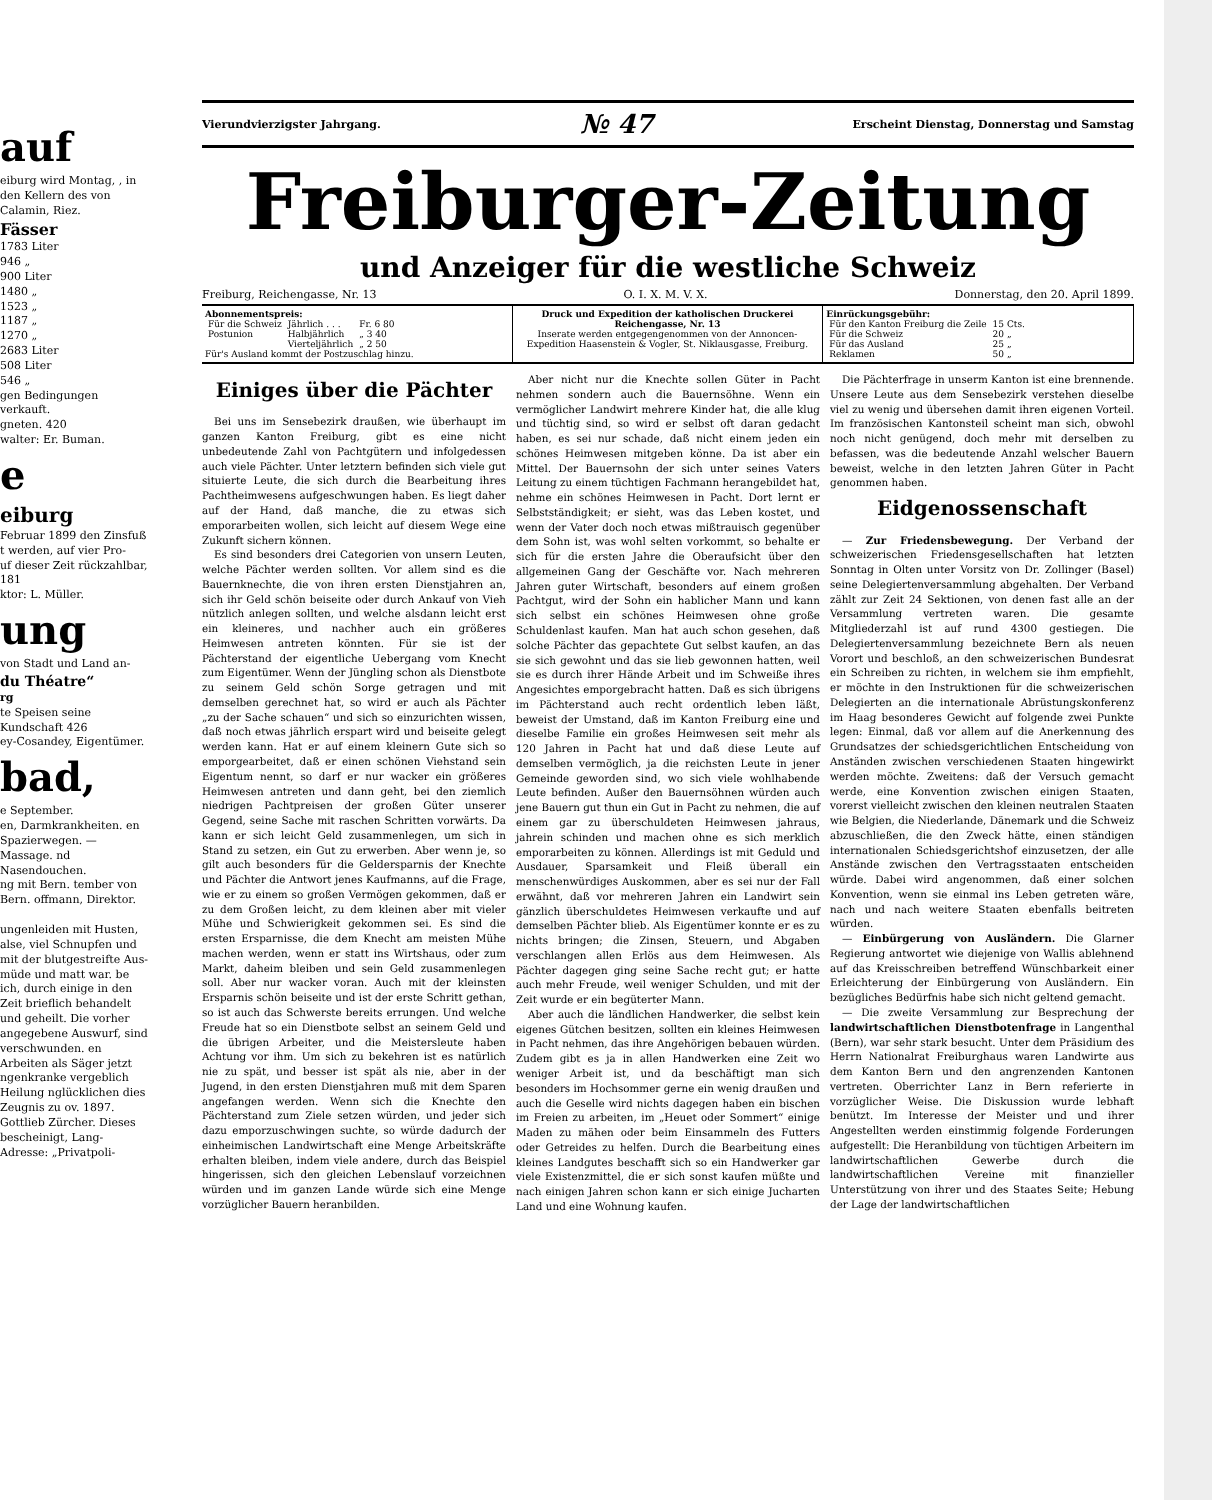auf
eiburg wird Montag, , in den Kellern des von Calamin, Riez.
Fässer
1783 Liter
946 „
900 Liter
1480 „
1523 „
1187 „
1270 „
2683 Liter
508 Liter
546 „
gen Bedingungen verkauft.
gneten. 420
walter: Er. Buman.
e
eiburg
Februar 1899 den Zinsfuß t werden, auf vier Pro-
uf dieser Zeit rückzahlbar,
181
ktor: L. Müller.
ung
von Stadt und Land an-
du Théatre“
rg
te Speisen seine Kundschaft 426
ey-Cosandey, Eigentümer.
bad,
e September.
en, Darmkrankheiten. en Spazierwegen. — Massage. nd Nasendouchen.
ng mit Bern. tember von Bern. offmann, Direktor.
ungenleiden mit Husten, alse, viel Schnupfen und mit der blutgestreifte Aus- müde und matt war. be ich, durch einige in den Zeit brieflich behandelt und geheilt. Die vorher angegebene Auswurf, sind verschwunden. en Arbeiten als Säger jetzt ngenkranke vergeblich Heilung nglücklichen dies Zeugnis zu ov. 1897. Gottlieb Zürcher. Dieses bescheinigt, Lang- Adresse: „Privatpoli-
Vierundvierzigster Jahrgang. № 47 Erscheint Dienstag, Donnerstag und Samstag
Freiburger-Zeitung
und Anzeiger für die westliche Schweiz
Freiburg, Reichengasse, Nr. 13 O. I. X. M. V. X. Donnerstag, den 20. April 1899.
Abonnementspreis:
| Für die Schweiz | Jährlich . . . | Fr. 6 80 |
| Postunion | Halbjährlich | „ 3 40 |
| | Vierteljährlich | „ 2 50 |
Für's Ausland kommt der Postzuschlag hinzu.
Druck und Expedition der katholischen Druckerei Reichengasse, Nr. 13
Inserate werden entgegengenommen von der Annoncen-Expedition Haasenstein & Vogler, St. Niklausgasse, Freiburg.
Einrückungsgebühr:
| Für den Kanton Freiburg die Zeile | 15 Cts. |
| Für die Schweiz | 20 „ |
| Für das Ausland | 25 „ |
| Reklamen | 50 „ |
Einiges über die Pächter
Bei uns im Sensebezirk draußen, wie überhaupt im ganzen Kanton Freiburg, gibt es eine nicht unbedeutende Zahl von Pachtgütern und infolgedessen auch viele Pächter. Unter letztern befinden sich viele gut situierte Leute, die sich durch die Bearbeitung ihres Pachtheimwesens aufgeschwungen haben. Es liegt daher auf der Hand, daß manche, die zu etwas sich emporarbeiten wollen, sich leicht auf diesem Wege eine Zukunft sichern können.
Es sind besonders drei Categorien von unsern Leuten, welche Pächter werden sollten. Vor allem sind es die Bauernknechte, die von ihren ersten Dienstjahren an, sich ihr Geld schön beiseite oder durch Ankauf von Vieh nützlich anlegen sollten, und welche alsdann leicht erst ein kleineres, und nachher auch ein größeres Heimwesen antreten könnten. Für sie ist der Pächterstand der eigentliche Uebergang vom Knecht zum Eigentümer. Wenn der Jüngling schon als Dienstbote zu seinem Geld schön Sorge getragen und mit demselben gerechnet hat, so wird er auch als Pächter „zu der Sache schauen“ und sich so einzurichten wissen, daß noch etwas jährlich erspart wird und beiseite gelegt werden kann. Hat er auf einem kleinern Gute sich so emporgearbeitet, daß er einen schönen Viehstand sein Eigentum nennt, so darf er nur wacker ein größeres Heimwesen antreten und dann geht, bei den ziemlich niedrigen Pachtpreisen der großen Güter unserer Gegend, seine Sache mit raschen Schritten vorwärts. Da kann er sich leicht Geld zusammenlegen, um sich in Stand zu setzen, ein Gut zu erwerben. Aber wenn je, so gilt auch besonders für die Geldersparnis der Knechte und Pächter die Antwort jenes Kaufmanns, auf die Frage, wie er zu einem so großen Vermögen gekommen, daß er zu dem Großen leicht, zu dem kleinen aber mit vieler Mühe und Schwierigkeit gekommen sei. Es sind die ersten Ersparnisse, die dem Knecht am meisten Mühe machen werden, wenn er statt ins Wirtshaus, oder zum Markt, daheim bleiben und sein Geld zusammenlegen soll. Aber nur wacker voran. Auch mit der kleinsten Ersparnis schön beiseite und ist der erste Schritt gethan, so ist auch das Schwerste bereits errungen. Und welche Freude hat so ein Dienstbote selbst an seinem Geld und die übrigen Arbeiter, und die Meistersleute haben Achtung vor ihm. Um sich zu bekehren ist es natürlich nie zu spät, und besser ist spät als nie, aber in der Jugend, in den ersten Dienstjahren muß mit dem Sparen angefangen werden. Wenn sich die Knechte den Pächterstand zum Ziele setzen würden, und jeder sich dazu emporzuschwingen suchte, so würde dadurch der einheimischen Landwirtschaft eine Menge Arbeitskräfte erhalten bleiben, indem viele andere, durch das Beispiel hingerissen, sich den gleichen Lebenslauf vorzeichnen würden und im ganzen Lande würde sich eine Menge vorzüglicher Bauern heranbilden.
Aber nicht nur die Knechte sollen Güter in Pacht nehmen sondern auch die Bauernsöhne. Wenn ein vermöglicher Landwirt mehrere Kinder hat, die alle klug und tüchtig sind, so wird er selbst oft daran gedacht haben, es sei nur schade, daß nicht einem jeden ein schönes Heimwesen mitgeben könne. Da ist aber ein Mittel. Der Bauernsohn der sich unter seines Vaters Leitung zu einem tüchtigen Fachmann herangebildet hat, nehme ein schönes Heimwesen in Pacht. Dort lernt er Selbstständigkeit; er sieht, was das Leben kostet, und wenn der Vater doch noch etwas mißtrauisch gegenüber dem Sohn ist, was wohl selten vorkommt, so behalte er sich für die ersten Jahre die Oberaufsicht über den allgemeinen Gang der Geschäfte vor. Nach mehreren Jahren guter Wirtschaft, besonders auf einem großen Pachtgut, wird der Sohn ein hablicher Mann und kann sich selbst ein schönes Heimwesen ohne große Schuldenlast kaufen. Man hat auch schon gesehen, daß solche Pächter das gepachtete Gut selbst kaufen, an das sie sich gewohnt und das sie lieb gewonnen hatten, weil sie es durch ihrer Hände Arbeit und im Schweiße ihres Angesichtes emporgebracht hatten. Daß es sich übrigens im Pächterstand auch recht ordentlich leben läßt, beweist der Umstand, daß im Kanton Freiburg eine und dieselbe Familie ein großes Heimwesen seit mehr als 120 Jahren in Pacht hat und daß diese Leute auf demselben vermöglich, ja die reichsten Leute in jener Gemeinde geworden sind, wo sich viele wohlhabende Leute befinden. Außer den Bauernsöhnen würden auch jene Bauern gut thun ein Gut in Pacht zu nehmen, die auf einem gar zu überschuldeten Heimwesen jahraus, jahrein schinden und machen ohne es sich merklich emporarbeiten zu können. Allerdings ist mit Geduld und Ausdauer, Sparsamkeit und Fleiß überall ein menschenwürdiges Auskommen, aber es sei nur der Fall erwähnt, daß vor mehreren Jahren ein Landwirt sein gänzlich überschuldetes Heimwesen verkaufte und auf demselben Pächter blieb. Als Eigentümer konnte er es zu nichts bringen; die Zinsen, Steuern, und Abgaben verschlangen allen Erlös aus dem Heimwesen. Als Pächter dagegen ging seine Sache recht gut; er hatte auch mehr Freude, weil weniger Schulden, und mit der Zeit wurde er ein begüterter Mann.
Aber auch die ländlichen Handwerker, die selbst kein eigenes Gütchen besitzen, sollten ein kleines Heimwesen in Pacht nehmen, das ihre Angehörigen bebauen würden. Zudem gibt es ja in allen Handwerken eine Zeit wo weniger Arbeit ist, und da beschäftigt man sich besonders im Hochsommer gerne ein wenig draußen und auch die Geselle wird nichts dagegen haben ein bischen im Freien zu arbeiten, im „Heuet oder Sommert“ einige Maden zu mähen oder beim Einsammeln des Futters oder Getreides zu helfen. Durch die Bearbeitung eines kleines Landgutes beschafft sich so ein Handwerker gar viele Existenzmittel, die er sich sonst kaufen müßte und nach einigen Jahren schon kann er sich einige Jucharten Land und eine Wohnung kaufen.
Die Pächterfrage in unserm Kanton ist eine brennende. Unsere Leute aus dem Sensebezirk verstehen dieselbe viel zu wenig und übersehen damit ihren eigenen Vorteil. Im französischen Kantonsteil scheint man sich, obwohl noch nicht genügend, doch mehr mit derselben zu befassen, was die bedeutende Anzahl welscher Bauern beweist, welche in den letzten Jahren Güter in Pacht genommen haben.
Eidgenossenschaft
— Zur Friedensbewegung. Der Verband der schweizerischen Friedensgesellschaften hat letzten Sonntag in Olten unter Vorsitz von Dr. Zollinger (Basel) seine Delegiertenversammlung abgehalten. Der Verband zählt zur Zeit 24 Sektionen, von denen fast alle an der Versammlung vertreten waren. Die gesamte Mitgliederzahl ist auf rund 4300 gestiegen. Die Delegiertenversammlung bezeichnete Bern als neuen Vorort und beschloß, an den schweizerischen Bundesrat ein Schreiben zu richten, in welchem sie ihm empfiehlt, er möchte in den Instruktionen für die schweizerischen Delegierten an die internationale Abrüstungskonferenz im Haag besonderes Gewicht auf folgende zwei Punkte legen: Einmal, daß vor allem auf die Anerkennung des Grundsatzes der schiedsgerichtlichen Entscheidung von Anständen zwischen verschiedenen Staaten hingewirkt werden möchte. Zweitens: daß der Versuch gemacht werde, eine Konvention zwischen einigen Staaten, vorerst vielleicht zwischen den kleinen neutralen Staaten wie Belgien, die Niederlande, Dänemark und die Schweiz abzuschließen, die den Zweck hätte, einen ständigen internationalen Schiedsgerichtshof einzusetzen, der alle Anstände zwischen den Vertragsstaaten entscheiden würde. Dabei wird angenommen, daß einer solchen Konvention, wenn sie einmal ins Leben getreten wäre, nach und nach weitere Staaten ebenfalls beitreten würden.
— Einbürgerung von Ausländern. Die Glarner Regierung antwortet wie diejenige von Wallis ablehnend auf das Kreisschreiben betreffend Wünschbarkeit einer Erleichterung der Einbürgerung von Ausländern. Ein bezügliches Bedürfnis habe sich nicht geltend gemacht.
— Die zweite Versammlung zur Besprechung der landwirtschaftlichen Dienstbotenfrage in Langenthal (Bern), war sehr stark besucht. Unter dem Präsidium des Herrn Nationalrat Freiburghaus waren Landwirte aus dem Kanton Bern und den angrenzenden Kantonen vertreten. Oberrichter Lanz in Bern referierte in vorzüglicher Weise. Die Diskussion wurde lebhaft benützt. Im Interesse der Meister und und ihrer Angestellten werden einstimmig folgende Forderungen aufgestellt: Die Heranbildung von tüchtigen Arbeitern im landwirtschaftlichen Gewerbe durch die landwirtschaftlichen Vereine mit finanzieller Unterstützung von ihrer und des Staates Seite; Hebung der Lage der landwirtschaftlichen